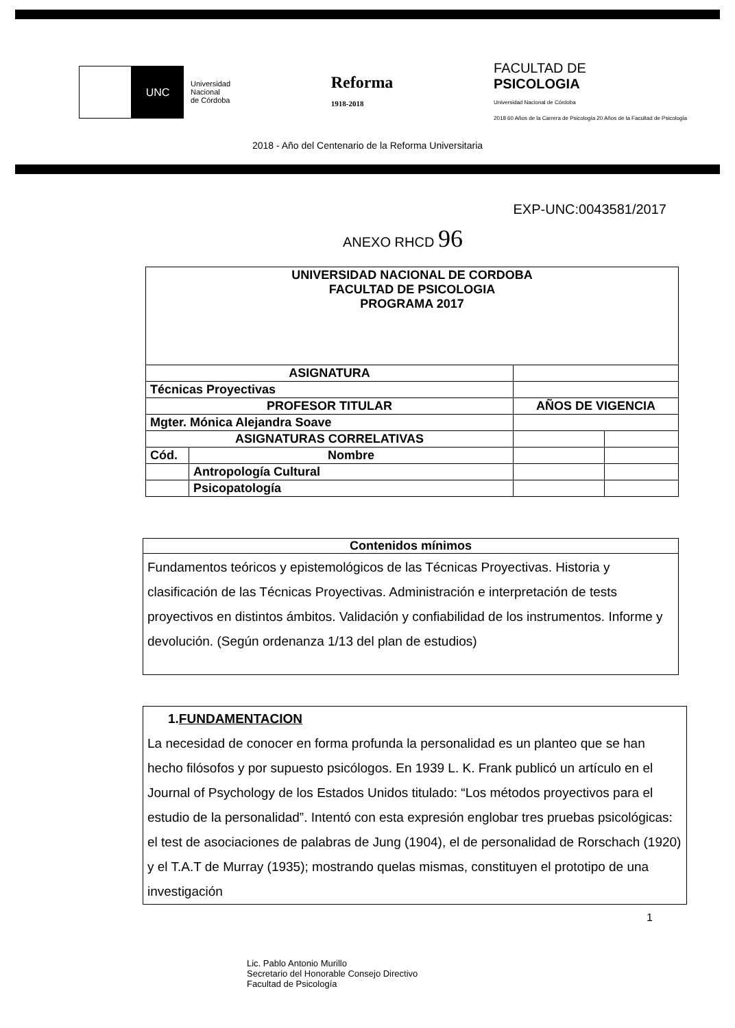UNC
Universidad
Nacional
de Córdoba
Reforma
1918-2018
FACULTAD DE
PSICOLOGIA
Universidad Nacional de Córdoba
2018 60 Años de la Carrera de Psicología 20 Años de la Facultad de Psicología
2018 - Año del Centenario de la Reforma Universitaria
EXP-UNC:0043581/2017
ANEXO RHCD 96
| UNIVERSIDAD NACIONAL DE CORDOBA FACULTAD DE PSICOLOGIA PROGRAMA 2017 | | | |
| ASIGNATURA | | | |
| Técnicas Proyectivas | | | |
| PROFESOR TITULAR | | AÑOS DE VIGENCIA | |
| Mgter. Mónica Alejandra Soave | | | |
| ASIGNATURAS CORRELATIVAS | | | |
| Cód. | Nombre | | |
| | Antropología Cultural | | |
| | Psicopatología | | |
Contenidos mínimos
Fundamentos teóricos y epistemológicos de las Técnicas Proyectivas. Historia y clasificación de las Técnicas Proyectivas. Administración e interpretación de tests proyectivos en distintos ámbitos. Validación y confiabilidad de los instrumentos. Informe y devolución. (Según ordenanza 1/13 del plan de estudios)
1.FUNDAMENTACION
La necesidad de conocer en forma profunda la personalidad es un planteo que se han hecho filósofos y por supuesto psicólogos. En 1939 L. K. Frank publicó un artículo en el Journal of Psychology de los Estados Unidos titulado: “Los métodos proyectivos para el estudio de la personalidad”. Intentó con esta expresión englobar tres pruebas psicológicas: el test de asociaciones de palabras de Jung (1904), el de personalidad de Rorschach (1920) y el T.A.T de Murray (1935); mostrando quelas mismas, constituyen el prototipo de una investigación
1
Lic. Pablo Antonio Murillo
Secretario del Honorable Consejo Directivo
Facultad de Psicología